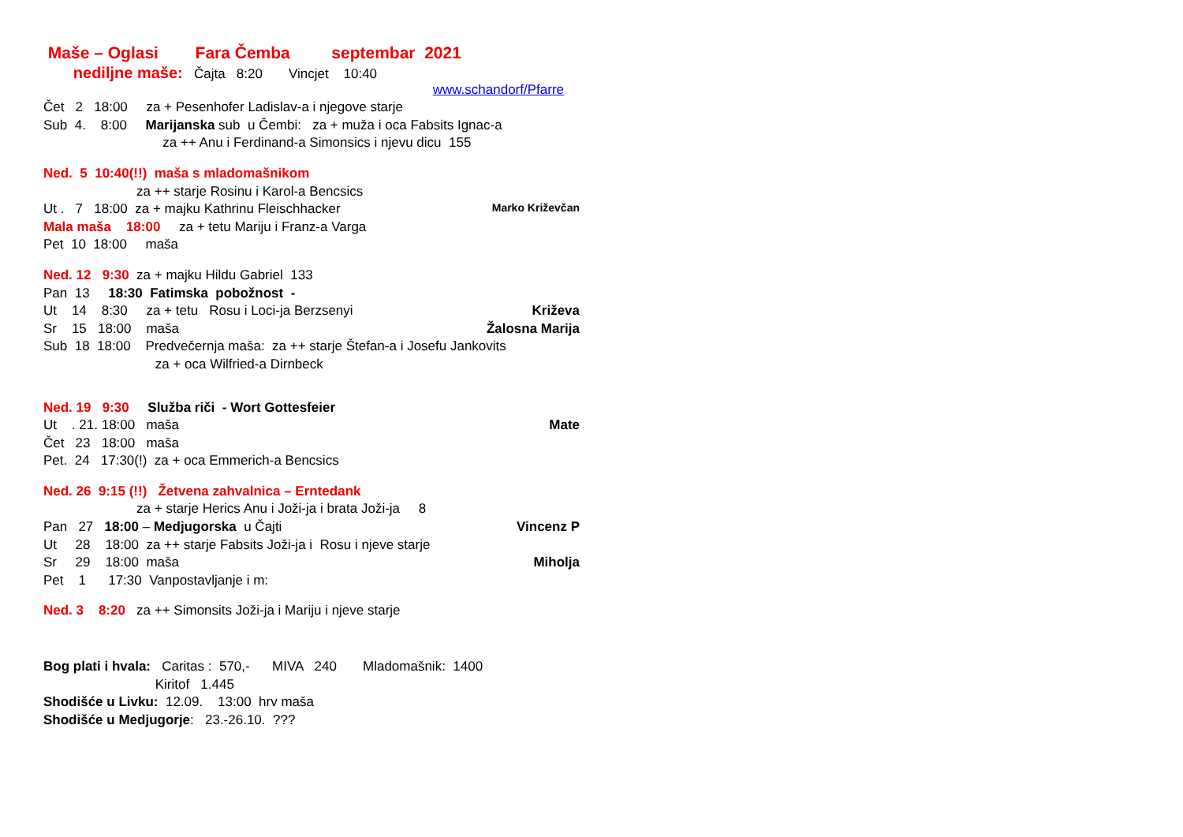Maše – Oglasi Fara Čemba septembar 2021
nediljne maše: Čajta 8:20 Vincjet 10:40
www.schandorf/Pfarre
Čet 2 18:00 za + Pesenhofer Ladislav-a i njegove starje
Sub 4. 8:00 Marijanska sub u Čembi: za + muža i oca Fabsits Ignac-a
za ++ Anu i Ferdinand-a Simonsics i njevu dicu 155
Ned. 5 10:40(!!) maša s mladomašnikom
za ++ starje Rosinu i Karol-a Bencsics
Ut . 7 18:00 za + majku Kathrinu Fleischhacker Marko Križevčan
Mala maša 18:00 za + tetu Mariju i Franz-a Varga
Pet 10 18:00 maša
Ned. 12 9:30 za + majku Hildu Gabriel 133
Pan 13 18:30 Fatimska pobožnost -
Ut 14 8:30 za + tetu Rosu i Loci-ja Berzsenyi Križeva
Sr 15 18:00 maša Žalosna Marija
Sub 18 18:00 Predvečernja maša: za ++ starje Štefan-a i Josefu Jankovits
za + oca Wilfried-a Dirnbeck
Ned. 19 9:30 Služba riči - Wort Gottesfeier
Ut . 21. 18:00 maša Mate
Čet 23 18:00 maša
Pet. 24 17:30(!) za + oca Emmerich-a Bencsics
Ned. 26 9:15 (!!) Žetvena zahvalnica – Erntedank
za + starje Herics Anu i Joži-ja i brata Joži-ja 8
Pan 27 18:00 – Medjugorska u Čajti Vincenz P
Ut 28 18:00 za ++ starje Fabsits Joži-ja i Rosu i njeve starje
Sr 29 18:00 maša Miholja
Pet 1 17:30 Vanpostavljanje i m:
Ned. 3 8:20 za ++ Simonsits Joži-ja i Mariju i njeve starje
Bog plati i hvala: Caritas : 570,- MIVA 240 Mladomašnik: 1400
Kiritof 1.445
Shodišće u Livku: 12.09. 13:00 hrv maša
Shodišće u Medjugorje: 23.-26.10. ???